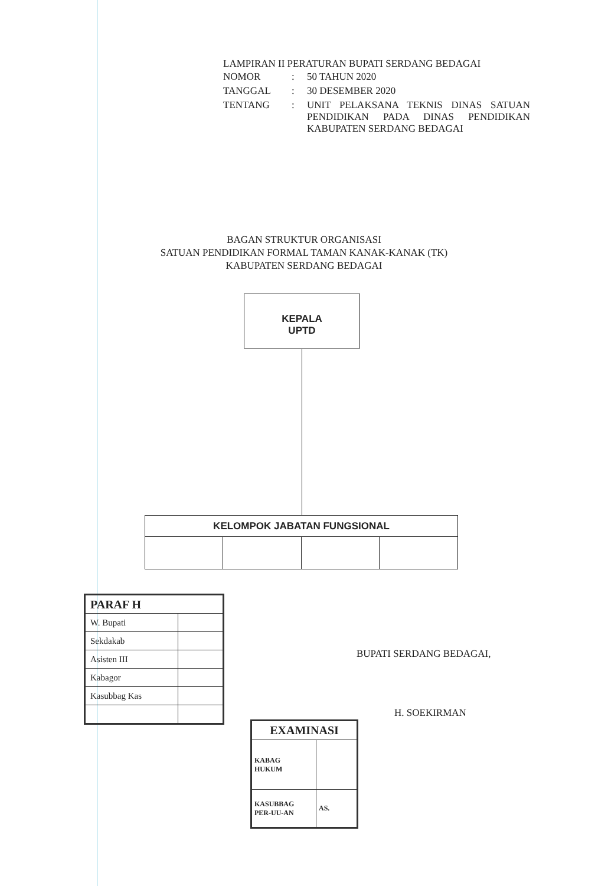LAMPIRAN II PERATURAN BUPATI SERDANG BEDAGAI
| NOMOR | : | 50 TAHUN 2020 |
| TANGGAL | : | 30 DESEMBER 2020 |
| TENTANG | : | UNIT PELAKSANA TEKNIS DINAS SATUAN PENDIDIKAN PADA DINAS PENDIDIKAN KABUPATEN SERDANG BEDAGAI |
BAGAN STRUKTUR ORGANISASI
SATUAN PENDIDIKAN FORMAL TAMAN KANAK-KANAK (TK)
KABUPATEN SERDANG BEDAGAI
KEPALA
UPTD
| KELOMPOK JABATAN FUNGSIONAL | | | |
| --- | --- | --- | --- |
| PARAF H | |
| W. Bupati | |
| Sekdakab | |
| Asisten III | |
| Kabagor | |
| Kasubbag Kas | |
| EXAMINASI | |
| KABAG HUKUM | |
| KASUBBAG PER-UU-AN | AS. |
BUPATI SERDANG BEDAGAI,
H. SOEKIRMAN